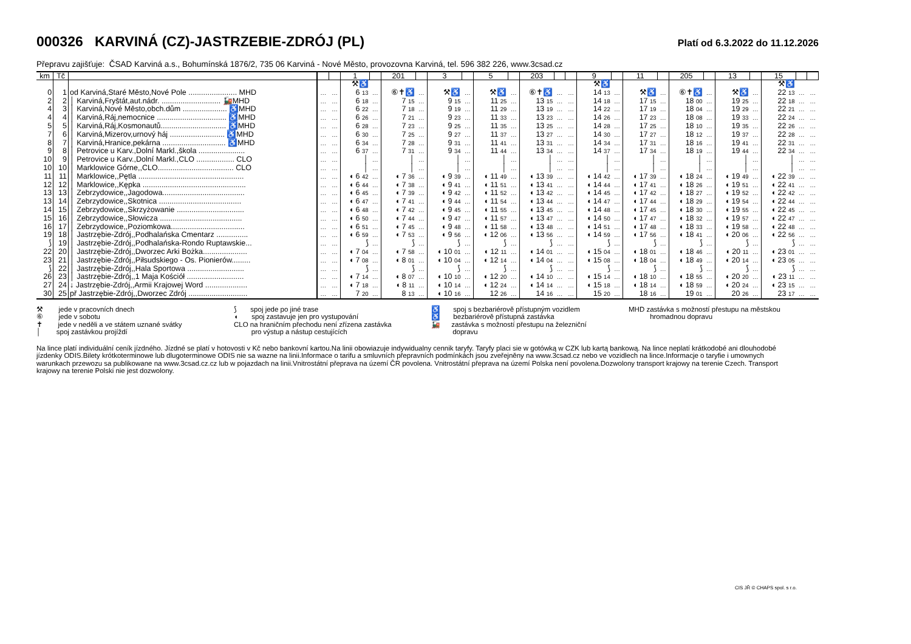000326 KARVINÁ (CZ)-JASTRZEBIE-ZDRÓJ (PL)
Platí od 6.3.2022 do 11.12.2026
Přepravu zajišťuje: ČSAD Karviná a.s., Bohumínská 1876/2, 735 06 Karviná - Nové Město, provozovna Karviná, tel. 596 382 226, www.3csad.cz
| km | Tč | | | | 1 | | 201 | | 3 | | 5 | | 203 | | | 9 | | 11 | | 205 | | 13 | | 15 | | |
| --- | --- | --- | --- | --- | --- | --- | --- | --- | --- | --- | --- | --- | --- | --- | --- | --- | --- | --- | --- | --- | --- | --- | --- | --- | --- | --- |
| | | | | | ⚒♿ | | | | | | | | | | | ⚒♿ | | | | | | | | ⚒♿ | | |
| 0 | 1 | od Karviná,Staré Město,Nové Pole ....................... MHD | … | … | 6 13 | … | ⑥✝♿ | … | ⚒♿ | … | ⚒♿ | … | ⑥✝♿ | … | … | 14 13 | … | ⚒♿ | … | ⑥✝♿ | … | ⚒♿ | … | 22 13 | … | … |
| 2 | 2 | │ Karviná,Fryštát,aut.nádr. ............................ 🚂MHD | … | … | 6 18 | … | 7 15 | … | 9 15 | … | 11 25 | … | 13 15 | … | … | 14 18 | … | 17 15 | … | 18 00 | … | 19 25 | … | 22 18 | … | … |
| 4 | 3 | │ Karviná,Nové Město,obch.dům ..................... ♿MHD | … | … | 6 22 | … | 7 18 | … | 9 19 | … | 11 29 | … | 13 19 | … | … | 14 22 | … | 17 19 | … | 18 04 | … | 19 29 | … | 22 21 | … | … |
| 4 | 4 | │ Karviná,Ráj,nemocnice ................................. ♿MHD | … | … | 6 26 | … | 7 21 | … | 9 23 | … | 11 33 | … | 13 23 | … | … | 14 26 | … | 17 23 | … | 18 08 | … | 19 33 | … | 22 24 | … | … |
| 5 | 5 | │ Karviná,Ráj,Kosmonautů............................... ♿MHD | … | … | 6 28 | … | 7 23 | … | 9 25 | … | 11 35 | … | 13 25 | … | … | 14 28 | … | 17 25 | … | 18 10 | … | 19 35 | … | 22 26 | … | … |
| 7 | 6 | │ Karviná,Mizerov,urnový háj .......................... ♿MHD | … | … | 6 30 | … | 7 25 | … | 9 27 | … | 11 37 | … | 13 27 | … | … | 14 30 | … | 17 27 | … | 18 12 | … | 19 37 | … | 22 28 | … | … |
| 8 | 7 | │ Karviná,Hranice,pekárna .............................. ♿MHD | … | … | 6 34 | … | 7 28 | … | 9 31 | … | 11 41 | … | 13 31 | … | … | 14 34 | … | 17 31 | … | 18 16 | … | 19 41 | … | 22 31 | … | … |
| 9 | 8 | │ Petrovice u Karv.,Dolní Markl.,škola ...................... | … | … | 6 37 | … | 7 31 | … | 9 34 | … | 11 44 | … | 13 34 | … | … | 14 37 | … | 17 34 | … | 18 19 | … | 19 44 | … | 22 34 | … | … |
| 10 | 9 | │ Petrovice u Karv.,Dolní Markl.,CLO .................. CLO | … | … | │ | … | │ | … | │ | … | │ | … | │ | … | … | │ | … | │ | … | │ | … | │ | … | │ | … | … |
| 10 | 10 | │ Marklowice Górne,,CLO.................................... CLO | … | … | │ | … | │ | … | │ | … | │ | … | │ | … | … | │ | … | │ | … | │ | … | │ | … | │ | … | … |
| 11 | 11 | │ Marklowice,,Pętla .................................................. | … | … | ◖ 6 42 | … | ◖ 7 36 | … | ◖ 9 39 | … | ◖ 11 49 | … | ◖ 13 39 | … | … | ◖ 14 42 | … | ◖ 17 39 | … | ◖ 18 24 | … | ◖ 19 49 | … | ◖ 22 39 | … | … |
| 12 | 12 | │ Marklowice,,Kępka ................................................. | … | … | ◖ 6 44 | … | ◖ 7 38 | … | ◖ 9 41 | … | ◖ 11 51 | … | ◖ 13 41 | … | … | ◖ 14 44 | … | ◖ 17 41 | … | ◖ 18 26 | … | ◖ 19 51 | … | ◖ 22 41 | … | … |
| 13 | 13 | │ Zebrzydowice,,Jagodowa....................................... | … | … | ◖ 6 45 | … | ◖ 7 39 | … | ◖ 9 42 | … | ◖ 11 52 | … | ◖ 13 42 | … | … | ◖ 14 45 | … | ◖ 17 42 | … | ◖ 18 27 | … | ◖ 19 52 | … | ◖ 22 42 | … | … |
| 13 | 14 | │ Zebrzydowice,,Skotnica ....................................... | … | … | ◖ 6 47 | … | ◖ 7 41 | … | ◖ 9 44 | … | ◖ 11 54 | … | ◖ 13 44 | … | … | ◖ 14 47 | … | ◖ 17 44 | … | ◖ 18 29 | … | ◖ 19 54 | … | ◖ 22 44 | … | … |
| 14 | 15 | │ Zebrzydowice,,Skrzyżowanie ................................ | … | … | ◖ 6 48 | … | ◖ 7 42 | … | ◖ 9 45 | … | ◖ 11 55 | … | ◖ 13 45 | … | … | ◖ 14 48 | … | ◖ 17 45 | … | ◖ 18 30 | … | ◖ 19 55 | … | ◖ 22 45 | … | … |
| 15 | 16 | │ Zebrzydowice,,Słowicza ....................................... | … | … | ◖ 6 50 | … | ◖ 7 44 | … | ◖ 9 47 | … | ◖ 11 57 | … | ◖ 13 47 | … | … | ◖ 14 50 | … | ◖ 17 47 | … | ◖ 18 32 | … | ◖ 19 57 | … | ◖ 22 47 | … | … |
| 16 | 17 | │ Zebrzydowice,,Poziomkowa................................... | … | … | ◖ 6 51 | … | ◖ 7 45 | … | ◖ 9 48 | … | ◖ 11 58 | … | ◖ 13 48 | … | … | ◖ 14 51 | … | ◖ 17 48 | … | ◖ 18 33 | … | ◖ 19 58 | … | ◖ 22 48 | … | … |
| 19 | 18 | │ Jastrzębie-Zdrój,,Podhalańska Cmentarz ............... | … | … | ◖ 6 59 | … | ◖ 7 53 | … | ◖ 9 56 | … | ◖ 12 06 | … | ◖ 13 56 | … | … | ◖ 14 59 | … | ◖ 17 56 | … | ◖ 18 41 | … | ◖ 20 06 | … | ◖ 22 56 | … | … |
| ⟆ | 19 | │ Jastrzębie-Zdrój,,Podhalańska-Rondo Ruptawskie... | … | … | ⟆ | … | ⟆ | … | ⟆ | … | ⟆ | … | ⟆ | … | … | ⟆ | … | ⟆ | … | ⟆ | … | ⟆ | … | ⟆ | … | … |
| 22 | 20 | │ Jastrzębie-Zdrój,,Dworzec Arki Bożka..................... | … | … | ◖ 7 04 | … | ◖ 7 58 | … | ◖ 10 01 | … | ◖ 12 11 | … | ◖ 14 01 | … | … | ◖ 15 04 | … | ◖ 18 01 | … | ◖ 18 46 | … | ◖ 20 11 | … | ◖ 23 01 | … | … |
| 23 | 21 | │ Jastrzębie-Zdrój,,Piłsudskiego - Os. Pionierów......... | … | … | ◖ 7 08 | … | ◖ 8 01 | … | ◖ 10 04 | … | ◖ 12 14 | … | ◖ 14 04 | … | … | ◖ 15 08 | … | ◖ 18 04 | … | ◖ 18 49 | … | ◖ 20 14 | … | ◖ 23 05 | … | … |
| ⟆ | 22 | │ Jastrzębie-Zdrój,,Hala Sportowa ........................... | … | … | ⟆ | … | ⟆ | … | ⟆ | … | ⟆ | … | ⟆ | … | … | ⟆ | … | ⟆ | … | ⟆ | … | ⟆ | … | ⟆ | … | … |
| 26 | 23 | │ Jastrzębie-Zdrój,,1 Maja Kościół ........................... | … | … | ◖ 7 14 | … | ◖ 8 07 | … | ◖ 10 10 | … | ◖ 12 20 | … | ◖ 14 10 | … | … | ◖ 15 14 | … | ◖ 18 10 | … | ◖ 18 55 | … | ◖ 20 20 | … | ◖ 23 11 | … | … |
| 27 | 24 | ↓ Jastrzębie-Zdrój,,Armii Krajowej Word .................... | … | … | ◖ 7 18 | … | ◖ 8 11 | … | ◖ 10 14 | … | ◖ 12 24 | … | ◖ 14 14 | … | … | ◖ 15 18 | … | ◖ 18 14 | … | ◖ 18 59 | … | ◖ 20 24 | … | ◖ 23 15 | … | … |
| 30 | 25 | př Jastrzębie-Zdrój,,Dworzec Zdrój ............................ | … | … | 7 20 | … | 8 13 | … | ◖ 10 16 | … | 12 26 | … | 14 16 | … | … | 15 20 | … | 18 16 | … | 19 01 | … | 20 26 | … | 23 17 | … | … |
⚒ jede v pracovních dnech
⑥ jede v sobotu
✝ jede v neděli a ve státem uznané svátky
│ spoj zastávkou projíždí
⟆ spoj jede po jiné trase
◖ spoj zastavuje jen pro vystupování
CLO na hraničním přechodu není zřízena zastávka
pro výstup a nástup cestujících
♿ spoj s bezbariérově přístupným vozidlem
♿ bezbariérově přístupná zastávka
🚂 zastávka s možností přestupu na železniční
dopravu
MHD zastávka s možností přestupu na městskou
hromadnou dopravu
Na lince platí individuální ceník jízdného. Jízdné se platí v hotovosti v Kč nebo bankovní kartou.Na linii obowiazuje indywidualny cennik taryfy. Taryfy placi sie w gotówką w CZK lub kartą bankową. Na lince neplatí krátkodobé ani dlouhodobé jízdenky ODIS.Bilety krótkoterminowe lub dlugoterminowe ODIS nie sa wazne na linii.Informace o tarifu a smluvních přepravních podmínkách jsou zveřejněny na www.3csad.cz nebo ve vozidlech na lince.Informacje o taryfie i umownych warunkach przewozu sa publikowane na www.3csad.cz.cz lub w pojazdach na linii.Vnitrostátní přeprava na území ČR povolena. Vnitrostátní přeprava na území Polska není povolena.Dozwolony transport krajowy na terenie Czech. Transport krajowy na terenie Polski nie jest dozwolony.
CIS JŘ © CHAPS spol. s r.o.